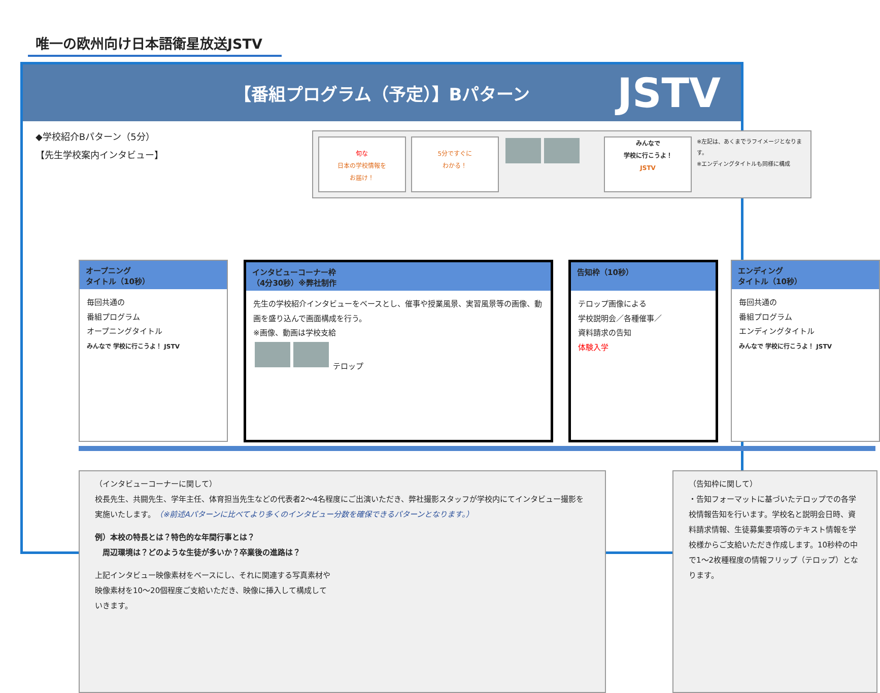唯一の欧州向け日本語衛星放送JSTV
【番組プログラム（予定）】Bパターン JSTV
◆学校紹介Bパターン（5分）
【先生学校案内インタビュー】
旬な
日本の学校情報を
お届け！
5分ですぐに
わかる！
みんなで
学校に行こうよ！
JSTV
※左記は、あくまでラフイメージとなります。
※エンディングタイトルも同様に構成
オープニング
タイトル（10秒）
毎回共通の
番組プログラム
オープニングタイトル
みんなで 学校に行こうよ！ JSTV
インタビューコーナー枠
（4分30秒）※弊社制作
先生の学校紹介インタビューをベースとし、催事や授業風景、実習風景等の画像、動画を盛り込んで画面構成を行う。
※画像、動画は学校支給
テロップ
告知枠（10秒）
テロップ画像による
学校説明会／各種催事／
資料請求の告知
体験入学
エンディング
タイトル（10秒）
毎回共通の
番組プログラム
エンディングタイトル
みんなで 学校に行こうよ！ JSTV
（インタビューコーナーに関して）
校長先生、共闘先生、学年主任、体育担当先生などの代表者2～4名程度にご出演いただき、弊社撮影スタッフが学校内にてインタビュー撮影を実施いたします。（※前述Aパターンに比べてより多くのインタビュー分数を確保できるパターンとなります。）
例）本校の特長とは？特色的な年間行事とは？
　周辺環境は？どのような生徒が多いか？卒業後の進路は？
上記インタビュー映像素材をベースにし、それに関連する写真素材や
映像素材を10～20個程度ご支給いただき、映像に挿入して構成して
いきます。
（告知枠に関して）
・告知フォーマットに基づいたテロップでの各学校情報告知を行います。学校名と説明会日時、資料請求情報、生徒募集要項等のテキスト情報を学校様からご支給いただき作成します。10秒枠の中で1～2枚種程度の情報フリップ（テロップ）となります。